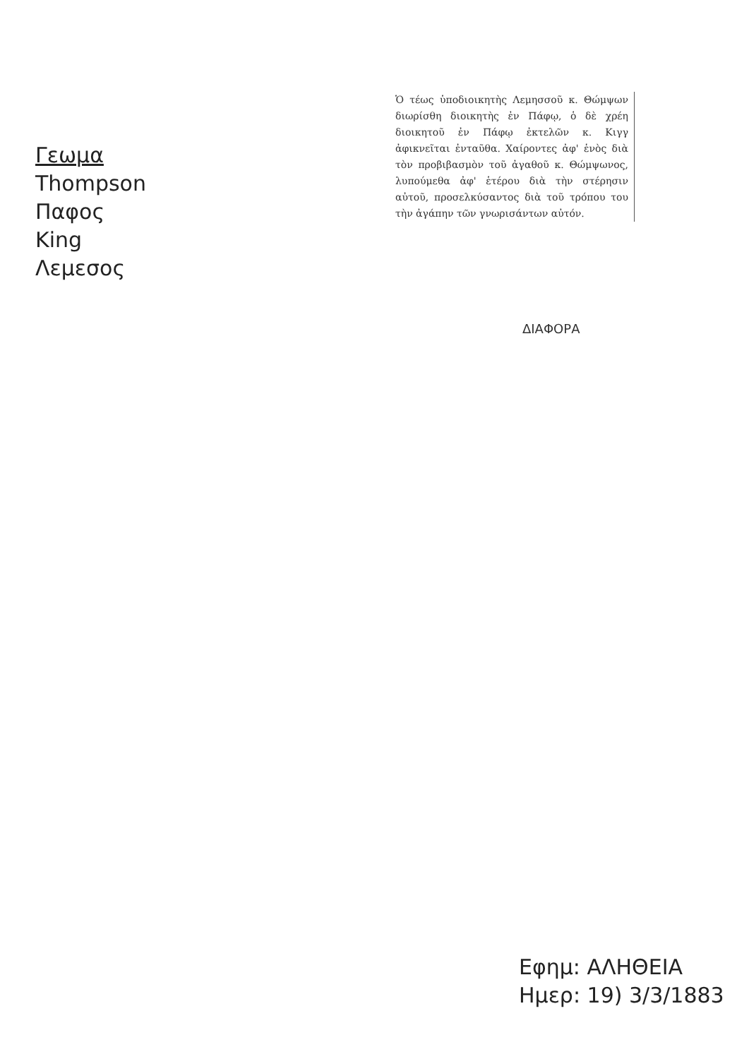Γεωμα
Thompson
Παφος
King
Λεμεσος
Ὁ τέως ὑποδιοικητὴς Λεμησσοῦ κ. Θώμψων διωρίσθη διοικητὴς ἐν Πάφῳ, ὁ δὲ χρέη διοικητοῦ ἐν Πάφῳ ἐκτελῶν κ. Κιγγ ἀφικνεῖται ἐνταῦθα. Χαίροντες ἀφ' ἑνὸς διὰ τὸν προβιβασμὸν τοῦ ἀγαθοῦ κ. Θώμψωνος, λυπούμεθα ἀφ' ἑτέρου διὰ τὴν στέρησιν αὐτοῦ, προσελκύσαντος διὰ τοῦ τρόπου του τὴν ἀγάπην τῶν γνωρισάντων αὐτόν.
ΔΙΑΦΟΡΑ
Εφημ: ΑΛΗΘΕΙΑ
Ημερ: 19) 3/3/1883